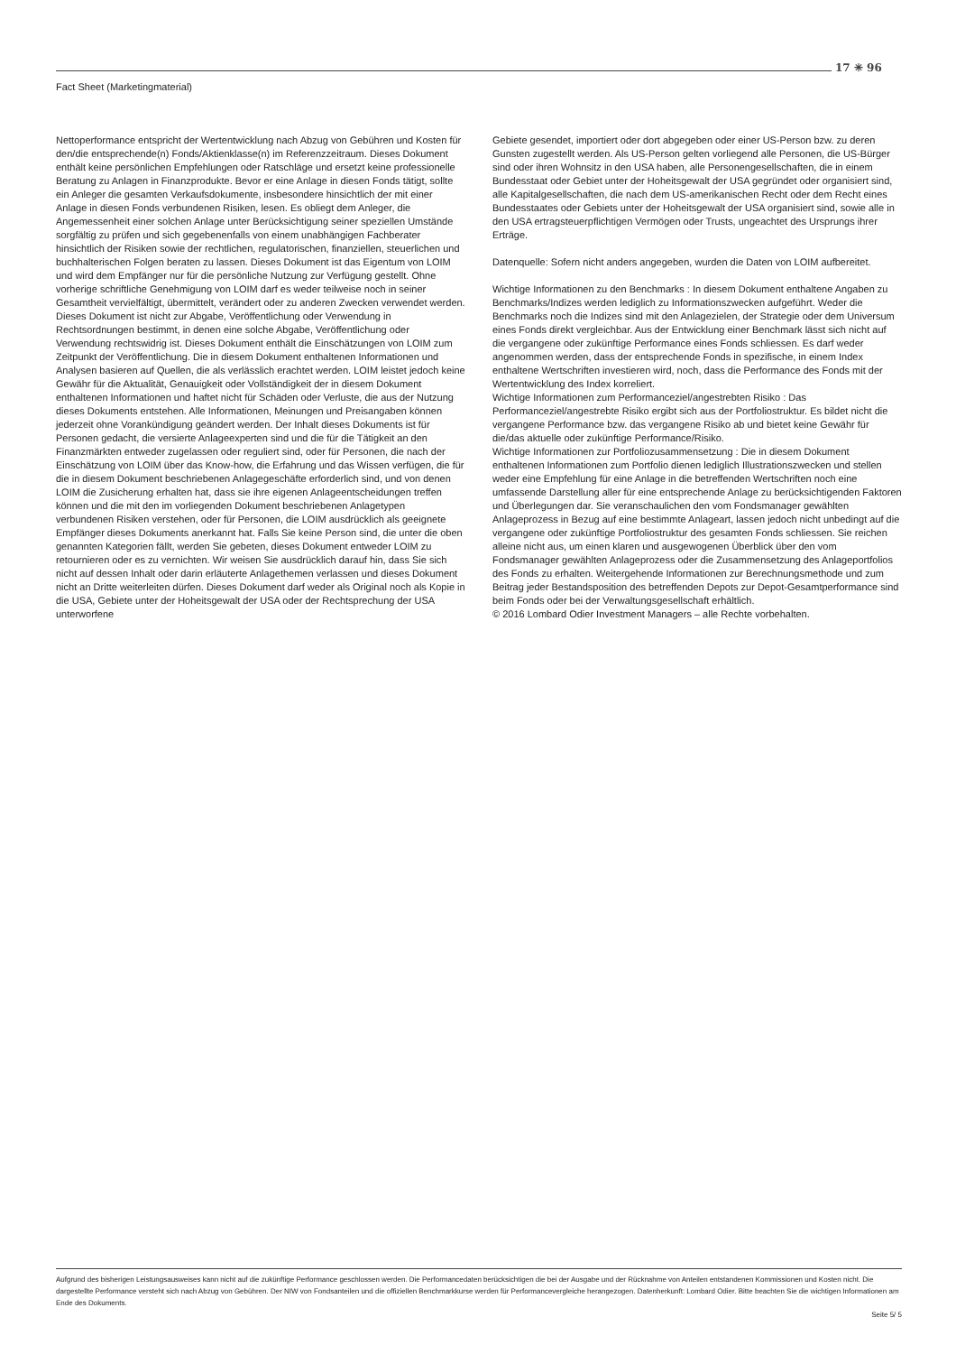17 ✳ 96
Fact Sheet (Marketingmaterial)
Nettoperformance entspricht der Wertentwicklung nach Abzug von Gebühren und Kosten für den/die entsprechende(n) Fonds/Aktienklasse(n) im Referenzzeitraum. Dieses Dokument enthält keine persönlichen Empfehlungen oder Ratschläge und ersetzt keine professionelle Beratung zu Anlagen in Finanzprodukte. Bevor er eine Anlage in diesen Fonds tätigt, sollte ein Anleger die gesamten Verkaufsdokumente, insbesondere hinsichtlich der mit einer Anlage in diesen Fonds verbundenen Risiken, lesen. Es obliegt dem Anleger, die Angemessenheit einer solchen Anlage unter Berücksichtigung seiner speziellen Umstände sorgfältig zu prüfen und sich gegebenenfalls von einem unabhängigen Fachberater hinsichtlich der Risiken sowie der rechtlichen, regulatorischen, finanziellen, steuerlichen und buchhalterischen Folgen beraten zu lassen. Dieses Dokument ist das Eigentum von LOIM und wird dem Empfänger nur für die persönliche Nutzung zur Verfügung gestellt. Ohne vorherige schriftliche Genehmigung von LOIM darf es weder teilweise noch in seiner Gesamtheit vervielfältigt, übermittelt, verändert oder zu anderen Zwecken verwendet werden. Dieses Dokument ist nicht zur Abgabe, Veröffentlichung oder Verwendung in Rechtsordnungen bestimmt, in denen eine solche Abgabe, Veröffentlichung oder Verwendung rechtswidrig ist. Dieses Dokument enthält die Einschätzungen von LOIM zum Zeitpunkt der Veröffentlichung. Die in diesem Dokument enthaltenen Informationen und Analysen basieren auf Quellen, die als verlässlich erachtet werden. LOIM leistet jedoch keine Gewähr für die Aktualität, Genauigkeit oder Vollständigkeit der in diesem Dokument enthaltenen Informationen und haftet nicht für Schäden oder Verluste, die aus der Nutzung dieses Dokuments entstehen. Alle Informationen, Meinungen und Preisangaben können jederzeit ohne Vorankündigung geändert werden. Der Inhalt dieses Dokuments ist für Personen gedacht, die versierte Anlageexperten sind und die für die Tätigkeit an den Finanzmärkten entweder zugelassen oder reguliert sind, oder für Personen, die nach der Einschätzung von LOIM über das Know-how, die Erfahrung und das Wissen verfügen, die für die in diesem Dokument beschriebenen Anlagegeschäfte erforderlich sind, und von denen LOIM die Zusicherung erhalten hat, dass sie ihre eigenen Anlageentscheidungen treffen können und die mit den im vorliegenden Dokument beschriebenen Anlagetypen verbundenen Risiken verstehen, oder für Personen, die LOIM ausdrücklich als geeignete Empfänger dieses Dokuments anerkannt hat. Falls Sie keine Person sind, die unter die oben genannten Kategorien fällt, werden Sie gebeten, dieses Dokument entweder LOIM zu retournieren oder es zu vernichten. Wir weisen Sie ausdrücklich darauf hin, dass Sie sich nicht auf dessen Inhalt oder darin erläuterte Anlagethemen verlassen und dieses Dokument nicht an Dritte weiterleiten dürfen. Dieses Dokument darf weder als Original noch als Kopie in die USA, Gebiete unter der Hoheitsgewalt der USA oder der Rechtsprechung der USA unterworfene
Gebiete gesendet, importiert oder dort abgegeben oder einer US-Person bzw. zu deren Gunsten zugestellt werden. Als US-Person gelten vorliegend alle Personen, die US-Bürger sind oder ihren Wohnsitz in den USA haben, alle Personengesellschaften, die in einem Bundesstaat oder Gebiet unter der Hoheitsgewalt der USA gegründet oder organisiert sind, alle Kapitalgesellschaften, die nach dem US-amerikanischen Recht oder dem Recht eines Bundesstaates oder Gebiets unter der Hoheitsgewalt der USA organisiert sind, sowie alle in den USA ertragsteuerpflichtigen Vermögen oder Trusts, ungeachtet des Ursprungs ihrer Erträge.
Datenquelle: Sofern nicht anders angegeben, wurden die Daten von LOIM aufbereitet.
Wichtige Informationen zu den Benchmarks : In diesem Dokument enthaltene Angaben zu Benchmarks/Indizes werden lediglich zu Informationszwecken aufgeführt. Weder die Benchmarks noch die Indizes sind mit den Anlagezielen, der Strategie oder dem Universum eines Fonds direkt vergleichbar. Aus der Entwicklung einer Benchmark lässt sich nicht auf die vergangene oder zukünftige Performance eines Fonds schliessen. Es darf weder angenommen werden, dass der entsprechende Fonds in spezifische, in einem Index enthaltene Wertschriften investieren wird, noch, dass die Performance des Fonds mit der Wertentwicklung des Index korreliert.
Wichtige Informationen zum Performanceziel/angestrebten Risiko : Das Performanceziel/angestrebte Risiko ergibt sich aus der Portfoliostruktur. Es bildet nicht die vergangene Performance bzw. das vergangene Risiko ab und bietet keine Gewähr für die/das aktuelle oder zukünftige Performance/Risiko.
Wichtige Informationen zur Portfoliozusammensetzung : Die in diesem Dokument enthaltenen Informationen zum Portfolio dienen lediglich Illustrationszwecken und stellen weder eine Empfehlung für eine Anlage in die betreffenden Wertschriften noch eine umfassende Darstellung aller für eine entsprechende Anlage zu berücksichtigenden Faktoren und Überlegungen dar. Sie veranschaulichen den vom Fondsmanager gewählten Anlageprozess in Bezug auf eine bestimmte Anlageart, lassen jedoch nicht unbedingt auf die vergangene oder zukünftige Portfoliostruktur des gesamten Fonds schliessen. Sie reichen alleine nicht aus, um einen klaren und ausgewogenen Überblick über den vom Fondsmanager gewählten Anlageprozess oder die Zusammensetzung des Anlageportfolios des Fonds zu erhalten. Weitergehende Informationen zur Berechnungsmethode und zum Beitrag jeder Bestandsposition des betreffenden Depots zur Depot-Gesamtperformance sind beim Fonds oder bei der Verwaltungsgesellschaft erhältlich.
© 2016 Lombard Odier Investment Managers – alle Rechte vorbehalten.
Aufgrund des bisherigen Leistungsausweises kann nicht auf die zukünftige Performance geschlossen werden. Die Performancedaten berücksichtigen die bei der Ausgabe und der Rücknahme von Anteilen entstandenen Kommissionen und Kosten nicht. Die dargestellte Performance versteht sich nach Abzug von Gebühren. Der NIW von Fondsanteilen und die offiziellen Benchmarkkurse werden für Performancevergleiche herangezogen. Datenherkunft: Lombard Odier. Bitte beachten Sie die wichtigen Informationen am Ende des Dokuments.
Seite 5/ 5